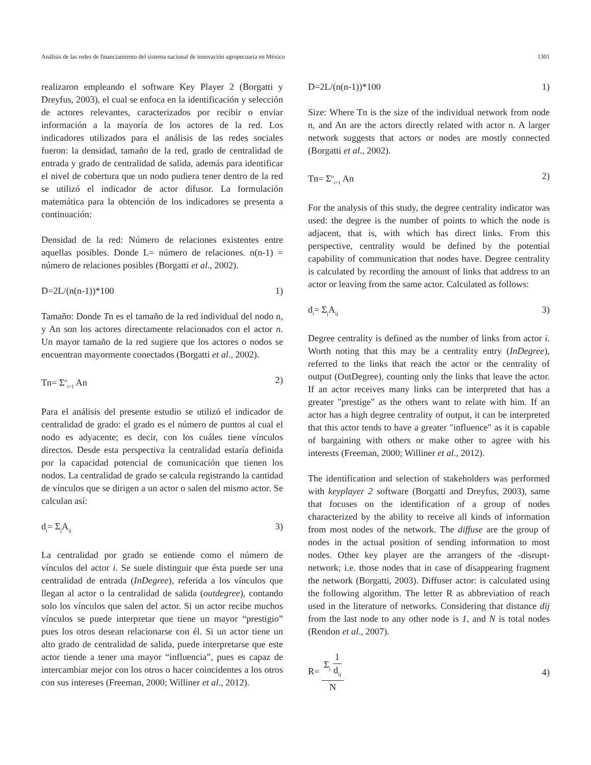Análisis de las redes de financiamiento del sistema nacional de innovación agropecuaria en México 1301
realizaron empleando el software Key Player 2 (Borgatti y Dreyfus, 2003), el cual se enfoca en la identificación y selección de actores relevantes, caracterizados por recibir o enviar información a la mayoría de los actores de la red. Los indicadores utilizados para el análisis de las redes sociales fueron: la densidad, tamaño de la red, grado de centralidad de entrada y grado de centralidad de salida, además para identificar el nivel de cobertura que un nodo pudiera tener dentro de la red se utilizó el indicador de actor difusor. La formulación matemática para la obtención de los indicadores se presenta a continuación:
Densidad de la red: Número de relaciones existentes entre aquellas posibles. Donde L= número de relaciones. n(n-1) = número de relaciones posibles (Borgatti et al., 2002).
D=2L/(n(n-1))*100 1)
Tamaño: Donde Tn es el tamaño de la red individual del nodo n, y An son los actores directamente relacionados con el actor n. Un mayor tamaño de la red sugiere que los actores o nodos se encuentran mayormente conectados (Borgatti et al., 2002).
Tn= Σ<sup>n</sup><sub>i=1</sub> An 2)
Para el análisis del presente estudio se utilizó el indicador de centralidad de grado: el grado es el número de puntos al cual el nodo es adyacente; es decir, con los cuáles tiene vínculos directos. Desde esta perspectiva la centralidad estaría definida por la capacidad potencial de comunicación que tienen los nodos. La centralidad de grado se calcula registrando la cantidad de vínculos que se dirigen a un actor o salen del mismo actor. Se calculan así:
d<sub>i</sub>= Σ<sub>j</sub>A<sub>ij</sub> 3)
La centralidad por grado se entiende como el número de vínculos del actor i. Se suele distinguir que ésta puede ser una centralidad de entrada (InDegree), referida a los vínculos que llegan al actor o la centralidad de salida (outdegree), contando solo los vínculos que salen del actor. Si un actor recibe muchos vínculos se puede interpretar que tiene un mayor “prestigio” pues los otros desean relacionarse con él. Si un actor tiene un alto grado de centralidad de salida, puede interpretarse que este actor tiende a tener una mayor “influencia”, pues es capaz de intercambiar mejor con los otros o hacer coincidentes a los otros con sus intereses (Freeman, 2000; Williner et al., 2012).
D=2L/(n(n-1))*100 1)
Size: Where Tn is the size of the individual network from node n, and An are the actors directly related with actor n. A larger network suggests that actors or nodes are mostly connected (Borgatti et al., 2002).
Tn= Σ<sup>n</sup><sub>i=1</sub> An 2)
For the analysis of this study, the degree centrality indicator was used: the degree is the number of points to which the node is adjacent, that is, with which has direct links. From this perspective, centrality would be defined by the potential capability of communication that nodes have. Degree centrality is calculated by recording the amount of links that address to an actor or leaving from the same actor. Calculated as follows:
d<sub>i</sub>= Σ<sub>j</sub>A<sub>ij</sub> 3)
Degree centrality is defined as the number of links from actor i. Worth noting that this may be a centrality entry (InDegree), referred to the links that reach the actor or the centrality of output (OutDegree), counting only the links that leave the actor. If an actor receives many links can be interpreted that has a greater "prestige" as the others want to relate with him. If an actor has a high degree centrality of output, it can be interpreted that this actor tends to have a greater "influence" as it is capable of bargaining with others or make other to agree with his interests (Freeman, 2000; Williner et al., 2012).
The identification and selection of stakeholders was performed with keyplayer 2 software (Borgatti and Dreyfus, 2003), same that focuses on the identification of a group of nodes characterized by the ability to receive all kinds of information from most nodes of the network. The diffuse are the group of nodes in the actual position of sending information to most nodes. Other key player are the arrangers of the -disrupt- network; i.e. those nodes that in case of disappearing fragment the network (Borgatti, 2003). Diffuser actor: is calculated using the following algorithm. The letter R as abbreviation of reach used in the literature of networks. Considering that distance dij from the last node to any other node is 1, and N is total nodes (Rendon et al., 2007).
R= Σ<sub>j</sub> 1 d<sub>ij</sub> N 4)